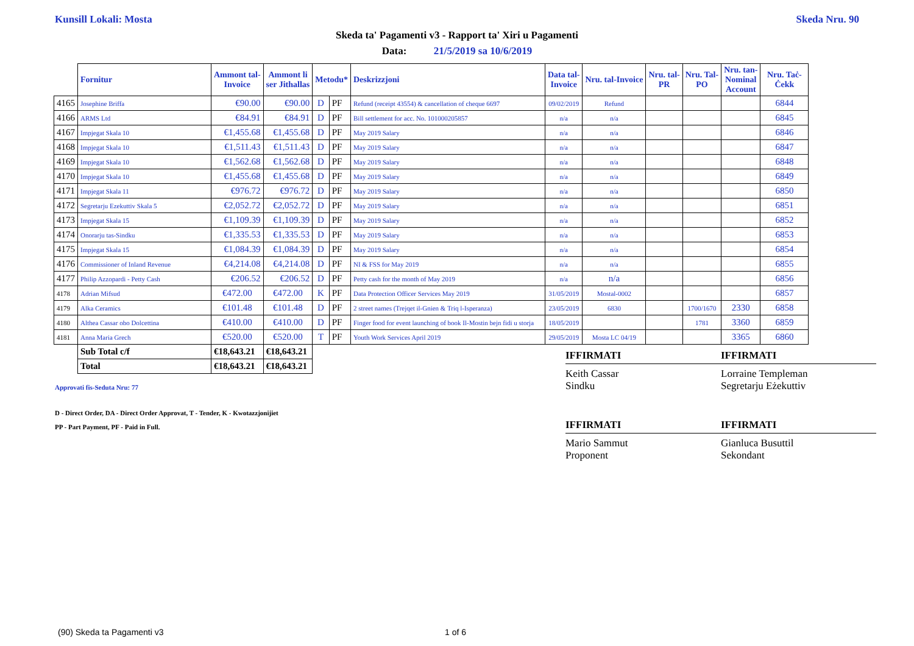Kunsill Lokali: Mosta Skeda Nru. 90
Skeda ta' Pagamenti v3 - Rapport ta' Xiri u Pagamenti
Data: 21/5/2019 sa 10/6/2019
| | Fornitur | Ammont tal- Invoice | Ammont li ser Jithallas | Metodu* | | Deskrizzjoni | Data tal- Invoice | Nru. tal-Invoice | Nru. tal- PR | Nru. Tal- PO | Nru. tan- Nominal Account | Nru. Taċ- Ċekk |
| 4165 | Josephine Briffa | €90.00 | €90.00 | D | PF | Refund (receipt 43554) & cancellation of cheque 6697 | 09/02/2019 | Refund | | | | 6844 |
| 4166 | ARMS Ltd | €84.91 | €84.91 | D | PF | Bill settlement for acc. No. 101000205857 | n/a | n/a | | | | 6845 |
| 4167 | Impjegat Skala 10 | €1,455.68 | €1,455.68 | D | PF | May 2019 Salary | n/a | n/a | | | | 6846 |
| 4168 | Impjegat Skala 10 | €1,511.43 | €1,511.43 | D | PF | May 2019 Salary | n/a | n/a | | | | 6847 |
| 4169 | Impjegat Skala 10 | €1,562.68 | €1,562.68 | D | PF | May 2019 Salary | n/a | n/a | | | | 6848 |
| 4170 | Impjegat Skala 10 | €1,455.68 | €1,455.68 | D | PF | May 2019 Salary | n/a | n/a | | | | 6849 |
| 4171 | Impjegat Skala 11 | €976.72 | €976.72 | D | PF | May 2019 Salary | n/a | n/a | | | | 6850 |
| 4172 | Segretarju Ezekuttiv Skala 5 | €2,052.72 | €2,052.72 | D | PF | May 2019 Salary | n/a | n/a | | | | 6851 |
| 4173 | Impjegat Skala 15 | €1,109.39 | €1,109.39 | D | PF | May 2019 Salary | n/a | n/a | | | | 6852 |
| 4174 | Onorarju tas-Sindku | €1,335.53 | €1,335.53 | D | PF | May 2019 Salary | n/a | n/a | | | | 6853 |
| 4175 | Impjegat Skala 15 | €1,084.39 | €1,084.39 | D | PF | May 2019 Salary | n/a | n/a | | | | 6854 |
| 4176 | Commissioner of Inland Revenue | €4,214.08 | €4,214.08 | D | PF | NI & FSS for May 2019 | n/a | n/a | | | | 6855 |
| 4177 | Philip Azzopardi - Petty Cash | €206.52 | €206.52 | D | PF | Petty cash for the month of May 2019 | n/a | n/a | | | | 6856 |
| 4178 | Adrian Mifsud | €472.00 | €472.00 | K | PF | Data Protection Officer Services May 2019 | 31/05/2019 | Mostal-0002 | | | | 6857 |
| 4179 | Alka Ceramics | €101.48 | €101.48 | D | PF | 2 street names (Trejqet il-Gnien & Triq l-Isperanza) | 23/05/2019 | 6830 | | 1700/1670 | 2330 | 6858 |
| 4180 | Althea Cassar obo Dolcettina | €410.00 | €410.00 | D | PF | Finger food for event launching of book Il-Mostin bejn fidi u storja | 18/05/2019 | | | 1781 | 3360 | 6859 |
| 4181 | Anna Maria Grech | €520.00 | €520.00 | T | PF | Youth Work Services April 2019 | 29/05/2019 | Mosta LC 04/19 | | | 3365 | 6860 |
| | Sub Total c/f | €18,643.21 | €18,643.21 | | | | | | | | | |
| | Total | €18,643.21 | €18,643.21 | | | | | | | | | |
IFFIRMATI
Keith Cassar
Sindku
IFFIRMATI
Lorraine Templeman
Segretarju Eżekuttiv
Approvati fis-Seduta Nru: 77
D - Direct Order, DA - Direct Order Approvat, T - Tender, K - Kwotazzjonijiet
PP - Part Payment, PF - Paid in Full.
IFFIRMATI
Mario Sammut
Proponent
IFFIRMATI
Gianluca Busuttil
Sekondant
(90) Skeda ta Pagamenti v3 1 of 6